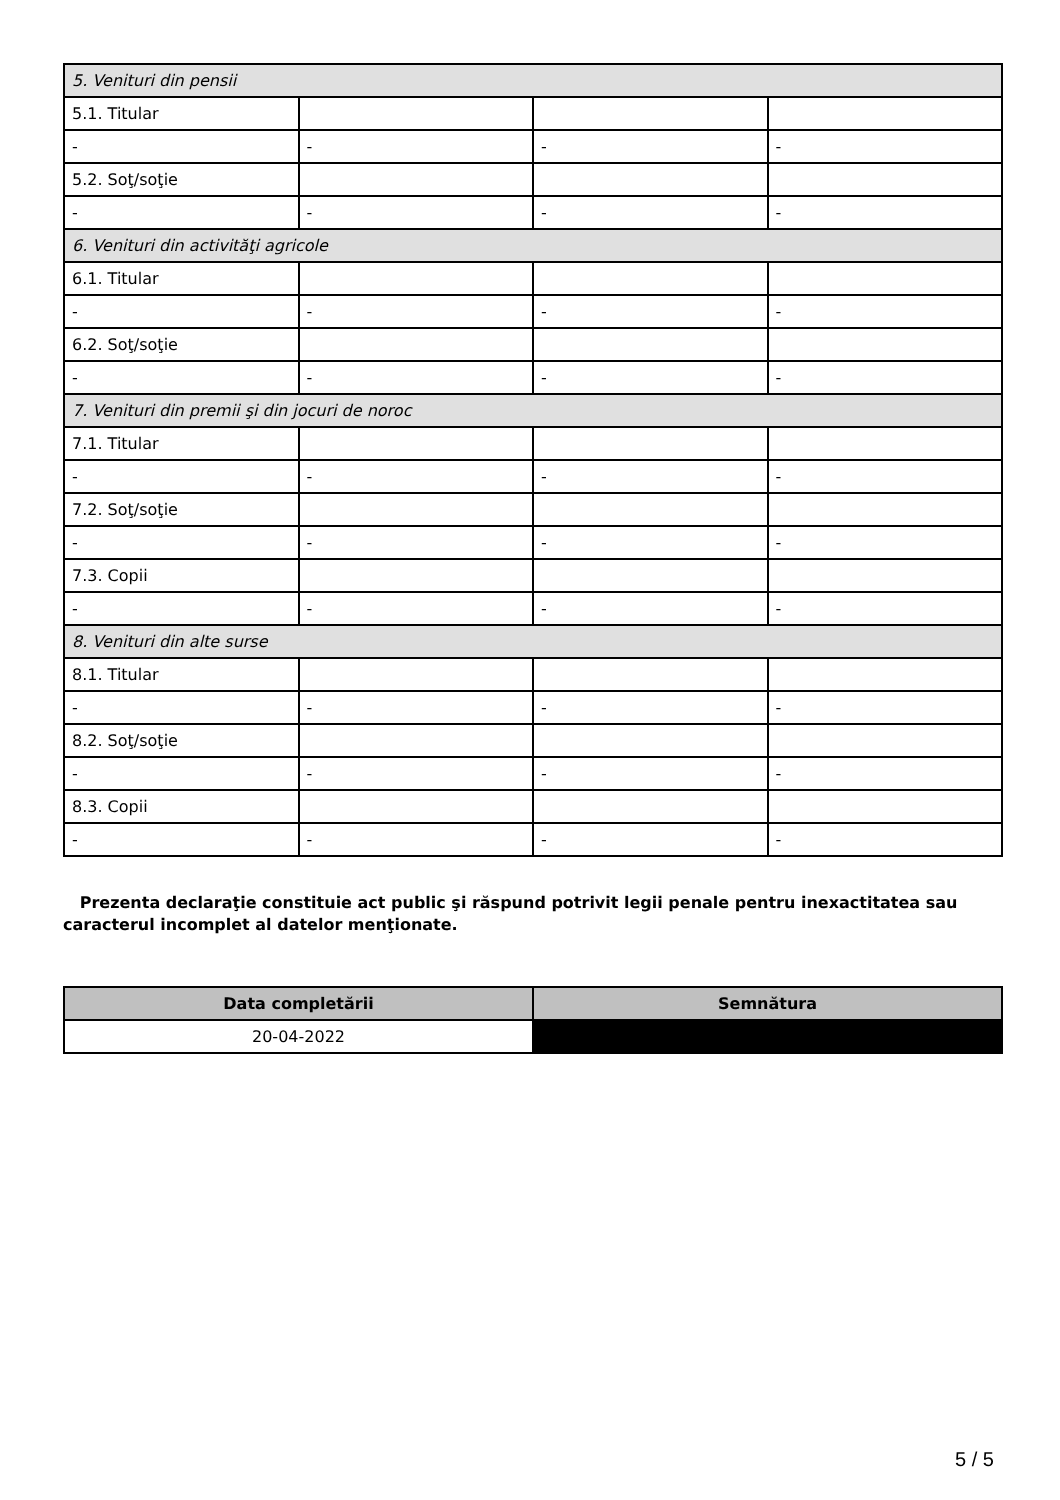| 5. Venituri din pensii | | | |
| 5.1. Titular | | | |
| - | - | - | - |
| 5.2. Soţ/soţie | | | |
| - | - | - | - |
| 6. Venituri din activităţi agricole | | | |
| 6.1. Titular | | | |
| - | - | - | - |
| 6.2. Soţ/soţie | | | |
| - | - | - | - |
| 7. Venituri din premii şi din jocuri de noroc | | | |
| 7.1. Titular | | | |
| - | - | - | - |
| 7.2. Soţ/soţie | | | |
| - | - | - | - |
| 7.3. Copii | | | |
| - | - | - | - |
| 8. Venituri din alte surse | | | |
| 8.1. Titular | | | |
| - | - | - | - |
| 8.2. Soţ/soţie | | | |
| - | - | - | - |
| 8.3. Copii | | | |
| - | - | - | - |
Prezenta declaraţie constituie act public şi răspund potrivit legii penale pentru inexactitatea sau caracterul incomplet al datelor menţionate.
| Data completării | Semnătura |
| --- | --- |
| 20-04-2022 | |
5 / 5